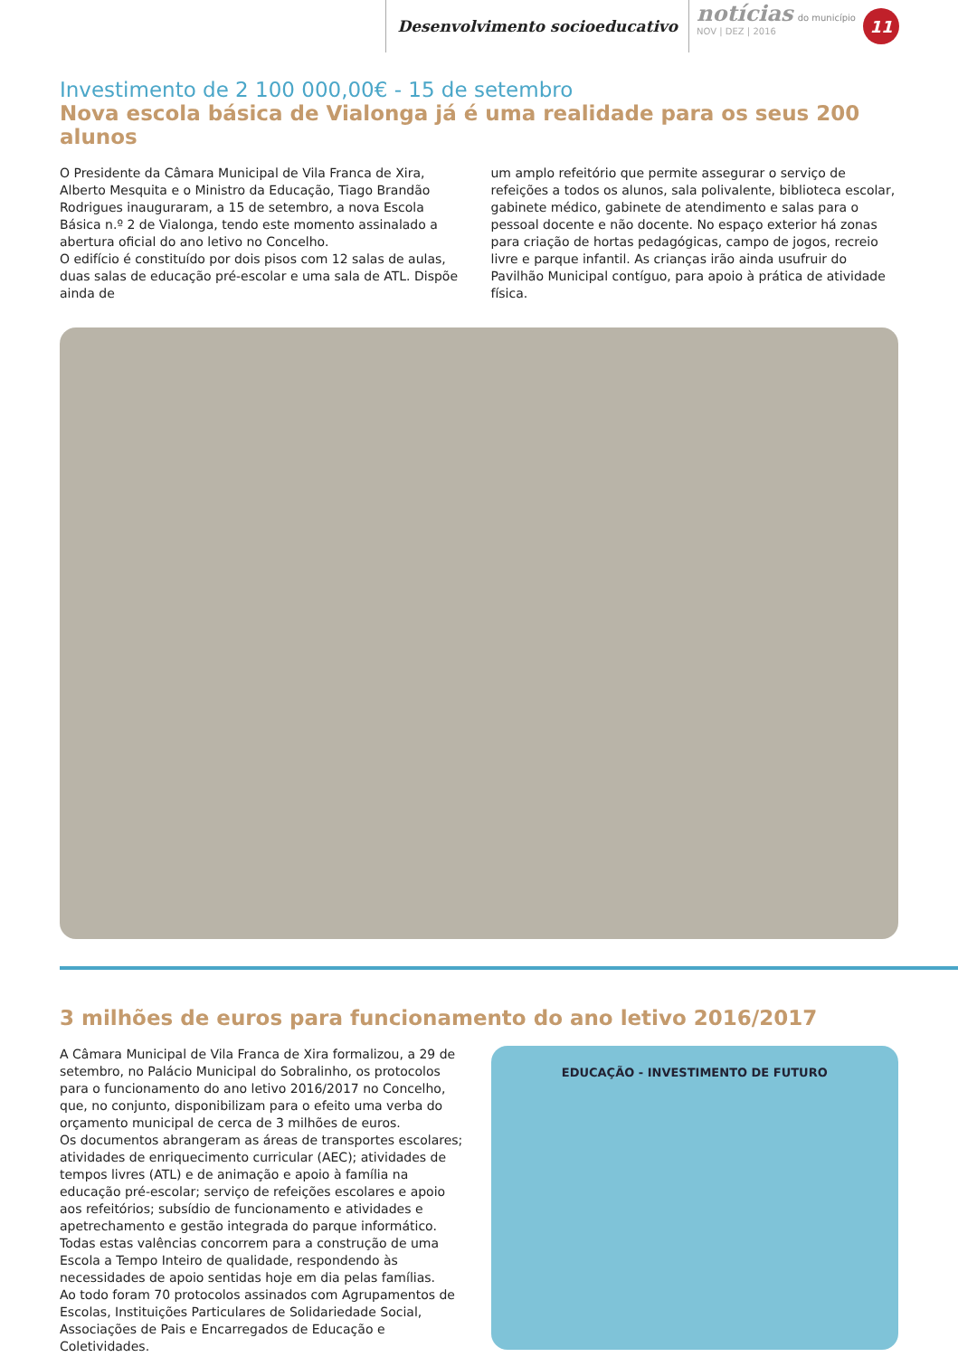Desenvolvimento socioeducativo
notícias do município
NOV | DEZ | 2016
11
Investimento de 2 100 000,00€ - 15 de setembro
Nova escola básica de Vialonga já é uma realidade para os seus 200 alunos
O Presidente da Câmara Municipal de Vila Franca de Xira, Alberto Mesquita e o Ministro da Educação, Tiago Brandão Rodrigues inauguraram, a 15 de setembro, a nova Escola Básica n.º 2 de Vialonga, tendo este momento assinalado a abertura oficial do ano letivo no Concelho.
O edifício é constituído por dois pisos com 12 salas de aulas, duas salas de educação pré-escolar e uma sala de ATL. Dispõe ainda de
um amplo refeitório que permite assegurar o serviço de refeições a todos os alunos, sala polivalente, biblioteca escolar, gabinete médico, gabinete de atendimento e salas para o pessoal docente e não docente. No espaço exterior há zonas para criação de hortas pedagógicas, campo de jogos, recreio livre e parque infantil. As crianças irão ainda usufruir do Pavilhão Municipal contíguo, para apoio à prática de atividade física.
3 milhões de euros para funcionamento do ano letivo 2016/2017
A Câmara Municipal de Vila Franca de Xira formalizou, a 29 de setembro, no Palácio Municipal do Sobralinho, os protocolos para o funcionamento do ano letivo 2016/2017 no Concelho, que, no conjunto, disponibilizam para o efeito uma verba do orçamento municipal de cerca de 3 milhões de euros.
Os documentos abrangeram as áreas de transportes escolares; atividades de enriquecimento curricular (AEC); atividades de tempos livres (ATL) e de animação e apoio à família na educação pré-escolar; serviço de refeições escolares e apoio aos refeitórios; subsídio de funcionamento e atividades e apetrechamento e gestão integrada do parque informático. Todas estas valências concorrem para a construção de uma Escola a Tempo Inteiro de qualidade, respondendo às necessidades de apoio sentidas hoje em dia pelas famílias.
Ao todo foram 70 protocolos assinados com Agrupamentos de Escolas, Instituições Particulares de Solidariedade Social, Associações de Pais e Encarregados de Educação e Coletividades.
EDUCAÇÃO - INVESTIMENTO DE FUTURO